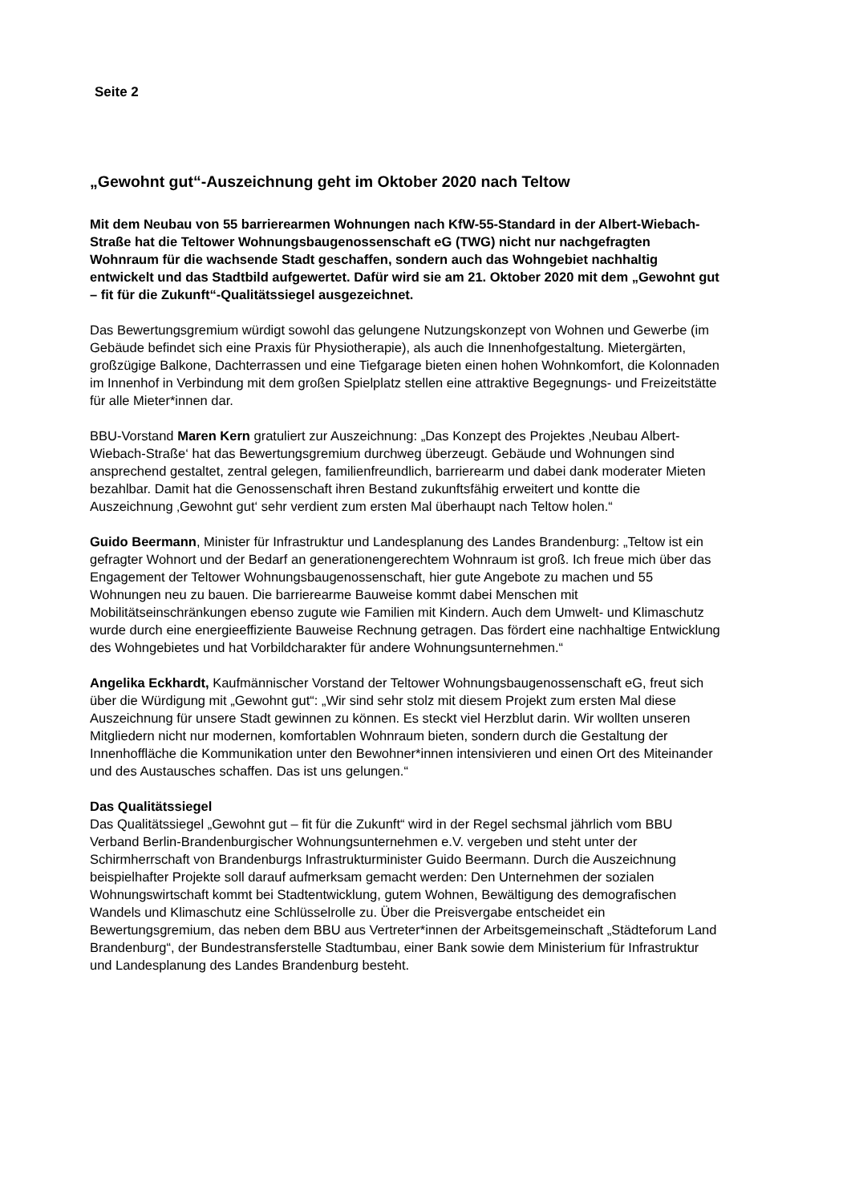Seite 2
„Gewohnt gut“-Auszeichnung geht im Oktober 2020 nach Teltow
Mit dem Neubau von 55 barrierearmen Wohnungen nach KfW-55-Standard in der Albert-Wiebach-Straße hat die Teltower Wohnungsbaugenossenschaft eG (TWG) nicht nur nachgefragten Wohnraum für die wachsende Stadt geschaffen, sondern auch das Wohngebiet nachhaltig entwickelt und das Stadtbild aufgewertet. Dafür wird sie am 21. Oktober 2020 mit dem „Gewohnt gut – fit für die Zukunft“-Qualitätssiegel ausgezeichnet.
Das Bewertungsgremium würdigt sowohl das gelungene Nutzungskonzept von Wohnen und Gewerbe (im Gebäude befindet sich eine Praxis für Physiotherapie), als auch die Innenhofgestaltung. Mietergärten, großzügige Balkone, Dachterrassen und eine Tiefgarage bieten einen hohen Wohnkomfort, die Kolonnaden im Innenhof in Verbindung mit dem großen Spielplatz stellen eine attraktive Begegnungs- und Freizeitstätte für alle Mieter*innen dar.
BBU-Vorstand Maren Kern gratuliert zur Auszeichnung: „Das Konzept des Projektes ‚Neubau Albert-Wiebach-Straße‘ hat das Bewertungsgremium durchweg überzeugt. Gebäude und Wohnungen sind ansprechend gestaltet, zentral gelegen, familienfreundlich, barrierearm und dabei dank moderater Mieten bezahlbar. Damit hat die Genossenschaft ihren Bestand zukunftsfähig erweitert und kontte die Auszeichnung ‚Gewohnt gut‘ sehr verdient zum ersten Mal überhaupt nach Teltow holen.“
Guido Beermann, Minister für Infrastruktur und Landesplanung des Landes Brandenburg: „Teltow ist ein gefragter Wohnort und der Bedarf an generationengerechtem Wohnraum ist groß. Ich freue mich über das Engagement der Teltower Wohnungsbaugenossenschaft, hier gute Angebote zu machen und 55 Wohnungen neu zu bauen. Die barrierearme Bauweise kommt dabei Menschen mit Mobilitätseinschränkungen ebenso zugute wie Familien mit Kindern. Auch dem Umwelt- und Klimaschutz wurde durch eine energieeffiziente Bauweise Rechnung getragen. Das fördert eine nachhaltige Entwicklung des Wohngebietes und hat Vorbildcharakter für andere Wohnungsunternehmen.“
Angelika Eckhardt, Kaufmännischer Vorstand der Teltower Wohnungsbaugenossenschaft eG, freut sich über die Würdigung mit „Gewohnt gut“: „Wir sind sehr stolz mit diesem Projekt zum ersten Mal diese Auszeichnung für unsere Stadt gewinnen zu können. Es steckt viel Herzblut darin. Wir wollten unseren Mitgliedern nicht nur modernen, komfortablen Wohnraum bieten, sondern durch die Gestaltung der Innenhoffläche die Kommunikation unter den Bewohner*innen intensivieren und einen Ort des Miteinander und des Austausches schaffen. Das ist uns gelungen.“
Das Qualitätssiegel
Das Qualitätssiegel „Gewohnt gut – fit für die Zukunft“ wird in der Regel sechsmal jährlich vom BBU Verband Berlin-Brandenburgischer Wohnungsunternehmen e.V. vergeben und steht unter der Schirmherrschaft von Brandenburgs Infrastrukturminister Guido Beermann. Durch die Auszeichnung beispielhafter Projekte soll darauf aufmerksam gemacht werden: Den Unternehmen der sozialen Wohnungswirtschaft kommt bei Stadtentwicklung, gutem Wohnen, Bewältigung des demografischen Wandels und Klimaschutz eine Schlüsselrolle zu. Über die Preisvergabe entscheidet ein Bewertungsgremium, das neben dem BBU aus Vertreter*innen der Arbeitsgemeinschaft „Städteforum Land Brandenburg“, der Bundestransferstelle Stadtumbau, einer Bank sowie dem Ministerium für Infrastruktur und Landesplanung des Landes Brandenburg besteht.